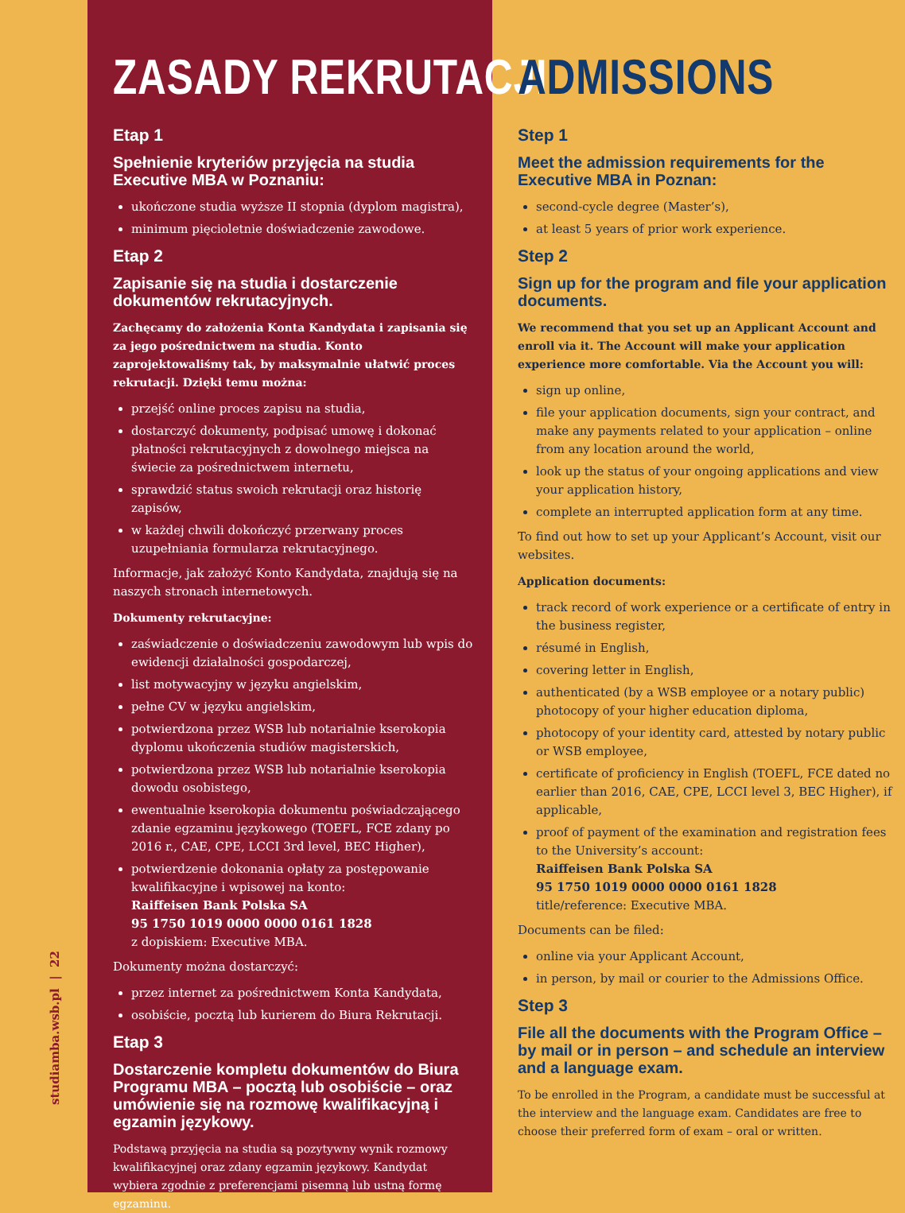studiamba.wsb.pl | 22
ZASADY REKRUTACJI
Etap 1
Spełnienie kryteriów przyjęcia na studia Executive MBA w Poznaniu:
ukończone studia wyższe II stopnia (dyplom magistra),
minimum pięcioletnie doświadczenie zawodowe.
Etap 2
Zapisanie się na studia i dostarczenie dokumentów rekrutacyjnych.
Zachęcamy do założenia Konta Kandydata i zapisania się za jego pośrednictwem na studia. Konto zaprojektowaliśmy tak, by maksymalnie ułatwić proces rekrutacji. Dzięki temu można:
przejść online proces zapisu na studia,
dostarczyć dokumenty, podpisać umowę i dokonać płatności rekrutacyjnych z dowolnego miejsca na świecie za pośrednictwem internetu,
sprawdzić status swoich rekrutacji oraz historię zapisów,
w każdej chwili dokończyć przerwany proces uzupełniania formularza rekrutacyjnego.
Informacje, jak założyć Konto Kandydata, znajdują się na naszych stronach internetowych.
Dokumenty rekrutacyjne:
zaświadczenie o doświadczeniu zawodowym lub wpis do ewidencji działalności gospodarczej,
list motywacyjny w języku angielskim,
pełne CV w języku angielskim,
potwierdzona przez WSB lub notarialnie kserokopia dyplomu ukończenia studiów magisterskich,
potwierdzona przez WSB lub notarialnie kserokopia dowodu osobistego,
ewentualnie kserokopia dokumentu poświadczającego zdanie egzaminu językowego (TOEFL, FCE zdany po 2016 r., CAE, CPE, LCCI 3rd level, BEC Higher),
potwierdzenie dokonania opłaty za postępowanie kwalifikacyjne i wpisowej na konto:
Raiffeisen Bank Polska SA
95 1750 1019 0000 0000 0161 1828
z dopiskiem: Executive MBA.
Dokumenty można dostarczyć:
przez internet za pośrednictwem Konta Kandydata,
osobiście, pocztą lub kurierem do Biura Rekrutacji.
Etap 3
Dostarczenie kompletu dokumentów do Biura Programu MBA – pocztą lub osobiście – oraz umówienie się na rozmowę kwalifikacyjną i egzamin językowy.
Podstawą przyjęcia na studia są pozytywny wynik rozmowy kwalifikacyjnej oraz zdany egzamin językowy. Kandydat wybiera zgodnie z preferencjami pisemną lub ustną formę egzaminu.
ADMISSIONS
Step 1
Meet the admission requirements for the Executive MBA in Poznan:
second-cycle degree (Master’s),
at least 5 years of prior work experience.
Step 2
Sign up for the program and file your application documents.
We recommend that you set up an Applicant Account and enroll via it. The Account will make your application experience more comfortable. Via the Account you will:
sign up online,
file your application documents, sign your contract, and make any payments related to your application – online from any location around the world,
look up the status of your ongoing applications and view your application history,
complete an interrupted application form at any time.
To find out how to set up your Applicant’s Account, visit our websites.
Application documents:
track record of work experience or a certificate of entry in the business register,
résumé in English,
covering letter in English,
authenticated (by a WSB employee or a notary public) photocopy of your higher education diploma,
photocopy of your identity card, attested by notary public or WSB employee,
certificate of proficiency in English (TOEFL, FCE dated no earlier than 2016, CAE, CPE, LCCI level 3, BEC Higher), if applicable,
proof of payment of the examination and registration fees to the University’s account:
Raiffeisen Bank Polska SA
95 1750 1019 0000 0000 0161 1828
title/reference: Executive MBA.
Documents can be filed:
online via your Applicant Account,
in person, by mail or courier to the Admissions Office.
Step 3
File all the documents with the Program Office – by mail or in person – and schedule an interview and a language exam.
To be enrolled in the Program, a candidate must be successful at the interview and the language exam. Candidates are free to choose their preferred form of exam – oral or written.